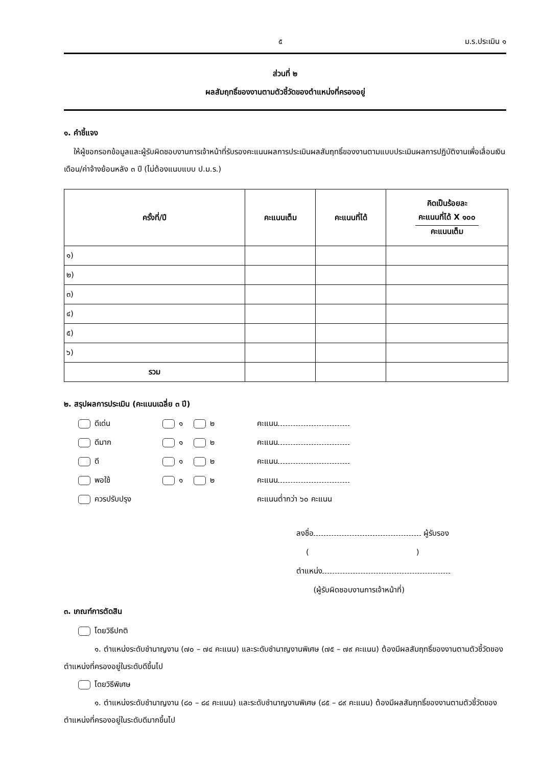๕ ม.ร.ประเมิน ๑
ส่วนที่ ๒
ผลสัมฤทธิ์ของงานตามตัวชี้วัดของตำแหน่งที่ครองอยู่
๑. คำชี้แจง
ให้ผู้ขอกรอกข้อมูลและผู้รับผิดชอบงานการเจ้าหน้าที่รับรองคะแนนผลการประเมินผลสัมฤทธิ์ของงานตามแบบประเมินผลการปฏิบัติงานเพื่อเลื่อนเงินเดือน/ค่าจ้างย้อนหลัง ๓ ปี (ไม่ต้องแนบแบบ ป.ม.ร.)
| ครั้งที่/ปี | คะแนนเต็ม | คะแนนที่ได้ | คิดเป็นร้อยละ คะแนนที่ได้ X ๑๐๐ คะแนนเต็ม |
| --- | --- | --- | --- |
| ๑) | | | |
| ๒) | | | |
| ๓) | | | |
| ๔) | | | |
| ๕) | | | |
| ๖) | | | |
| รวม | | | |
๒. สรุปผลการประเมิน (คะแนนเฉลี่ย ๓ ปี)
ดีเด่น ๑ ๒ คะแนน
ดีมาก ๑ ๒ คะแนน
ดี ๑ ๒ คะแนน
พอใช้ ๑ ๒ คะแนน
ควรปรับปรุง คะแนนต่ำกว่า ๖๐ คะแนน
ลงชื่อ ผู้รับรอง
( )
ตำแหน่ง
(ผู้รับผิดชอบงานการเจ้าหน้าที่)
๓. เกณฑ์การตัดสิน
โดยวิธีปกติ
๑. ตำแหน่งระดับชำนาญงาน (๗๐ – ๗๔ คะแนน) และระดับชำนาญงานพิเศษ (๗๕ – ๗๙ คะแนน) ต้องมีผลสัมฤทธิ์ของงานตามตัวชี้วัดของตำแหน่งที่ครองอยู่ในระดับดีขึ้นไป
โดยวิธีพิเศษ
๑. ตำแหน่งระดับชำนาญงาน (๘๐ – ๘๔ คะแนน) และระดับชำนาญงานพิเศษ (๘๕ – ๘๙ คะแนน) ต้องมีผลสัมฤทธิ์ของงานตามตัวชี้วัดของตำแหน่งที่ครองอยู่ในระดับดีมากขึ้นไป